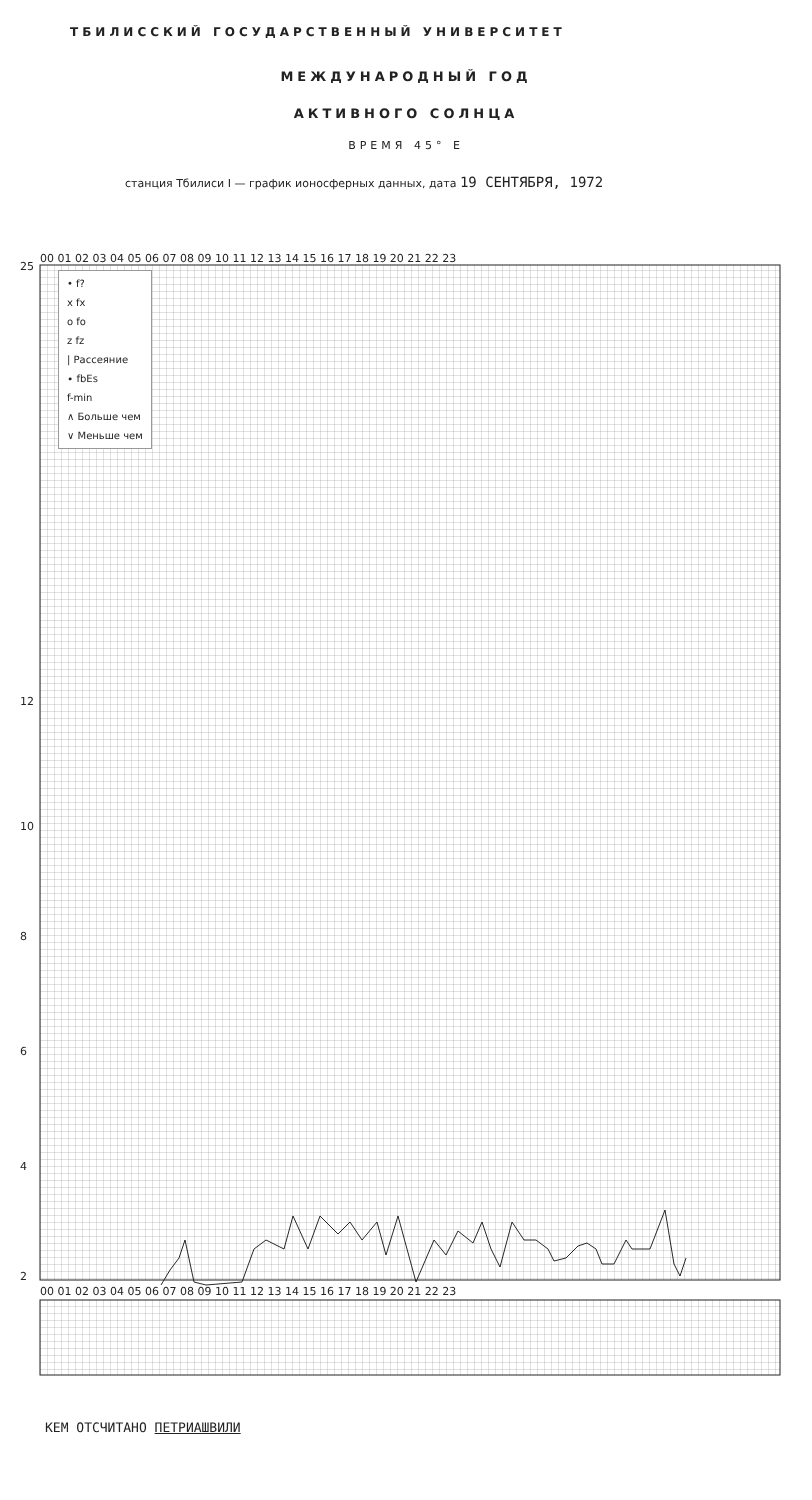ТБИЛИССКИЙ ГОСУДАРСТВЕННЫЙ УНИВЕРСИТЕТ
МЕЖДУНАРОДНЫЙ ГОД
АКТИВНОГО СОЛНЦА
ВРЕМЯ 45° Е
станция Тбилиси I — график ионосферных данных, дата 19 СЕНТЯБРЯ, 1972
00 01 02 03 04 05 06 07 08 09 10 11 12 13 14 15 16 17 18 19 20 21 22 23
25
12
10
8
6
4
2
00 01 02 03 04 05 06 07 08 09 10 11 12 13 14 15 16 17 18 19 20 21 22 23
• f?
x fx
o fo
z fz
| Рассеяние
∙ fbEs
f-min
∧ Больше чем
∨ Меньше чем
КЕМ ОТСЧИТАНО ПЕТРИАШВИЛИ